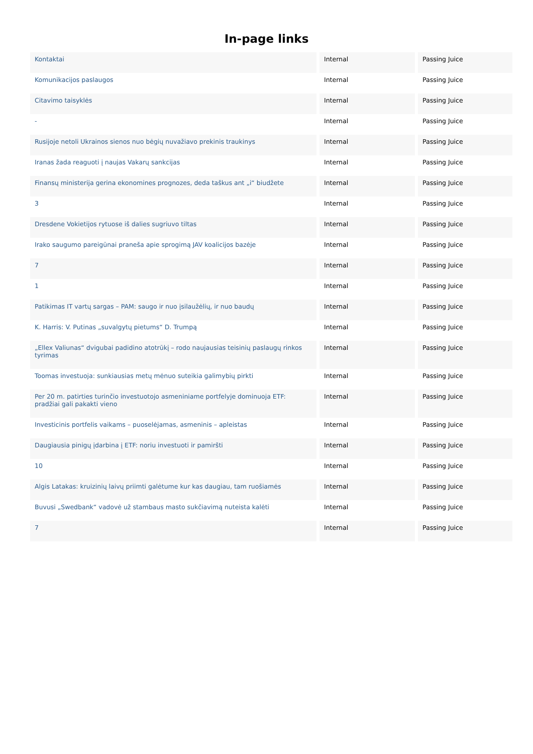In-page links
| Kontaktai | Internal | Passing Juice |
| Komunikacijos paslaugos | Internal | Passing Juice |
| Citavimo taisyklės | Internal | Passing Juice |
| - | Internal | Passing Juice |
| Rusijoje netoli Ukrainos sienos nuo bėgių nuvažiavo prekinis traukinys | Internal | Passing Juice |
| Iranas žada reaguoti į naujas Vakarų sankcijas | Internal | Passing Juice |
| Finansų ministerija gerina ekonomines prognozes, deda taškus ant „i“ biudžete | Internal | Passing Juice |
| 3 | Internal | Passing Juice |
| Dresdene Vokietijos rytuose iš dalies sugriuvo tiltas | Internal | Passing Juice |
| Irako saugumo pareigūnai praneša apie sprogimą JAV koalicijos bazėje | Internal | Passing Juice |
| 7 | Internal | Passing Juice |
| 1 | Internal | Passing Juice |
| Patikimas IT vartų sargas – PAM: saugo ir nuo įsilaužėlių, ir nuo baudų | Internal | Passing Juice |
| K. Harris: V. Putinas „suvalgytų pietums“ D. Trumpą | Internal | Passing Juice |
| „Ellex Valiunas“ dvigubai padidino atotrūkį – rodo naujausias teisinių paslaugų rinkos tyrimas | Internal | Passing Juice |
| Toomas investuoja: sunkiausias metų mėnuo suteikia galimybių pirkti | Internal | Passing Juice |
| Per 20 m. patirties turinčio investuotojo asmeniniame portfelyje dominuoja ETF: pradžiai gali pakakti vieno | Internal | Passing Juice |
| Investicinis portfelis vaikams – puoselėjamas, asmeninis – apleistas | Internal | Passing Juice |
| Daugiausia pinigų įdarbina į ETF: noriu investuoti ir pamiršti | Internal | Passing Juice |
| 10 | Internal | Passing Juice |
| Algis Latakas: kruizinių laivų priimti galėtume kur kas daugiau, tam ruošiamės | Internal | Passing Juice |
| Buvusi „Swedbank“ vadovė už stambaus masto sukčiavimą nuteista kalėti | Internal | Passing Juice |
| 7 | Internal | Passing Juice |